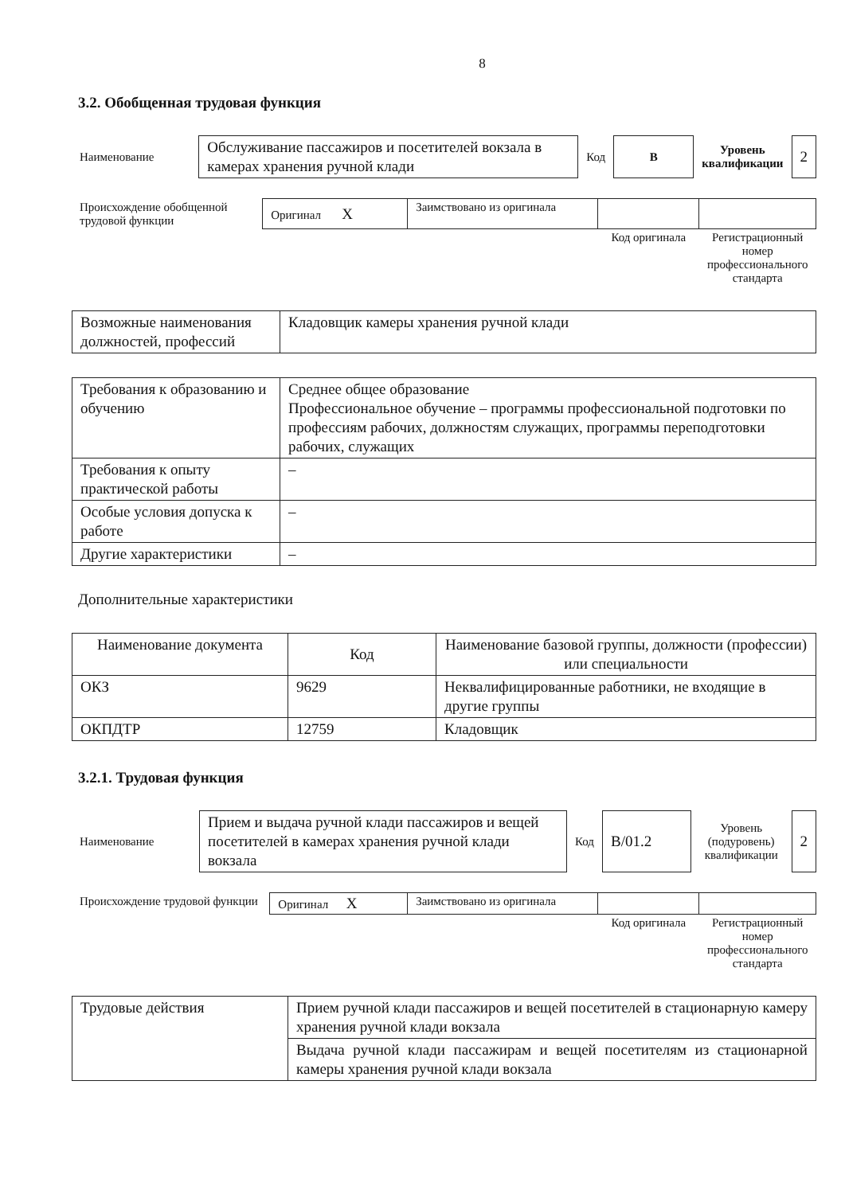8
3.2. Обобщенная трудовая функция
| Наименование | Обслуживание пассажиров и посетителей вокзала в камерах хранения ручной клади | Код | В | Уровень квалификации | 2 |
| Происхождение обобщенной трудовой функции | Оригинал X | Заимствовано из оригинала | | |
| | | | Код оригинала | Регистрационный номер профессионального стандарта |
| Возможные наименования должностей, профессий | Кладовщик камеры хранения ручной клади |
| Требования к образованию и обучению | Среднее общее образование Профессиональное обучение – программы профессиональной подготовки по профессиям рабочих, должностям служащих, программы переподготовки рабочих, служащих |
| Требования к опыту практической работы | – |
| Особые условия допуска к работе | – |
| Другие характеристики | – |
Дополнительные характеристики
| Наименование документа | Код | Наименование базовой группы, должности (профессии) или специальности |
| --- | --- | --- |
| ОКЗ | 9629 | Неквалифицированные работники, не входящие в другие группы |
| ОКПДТР | 12759 | Кладовщик |
3.2.1. Трудовая функция
| Наименование | Прием и выдача ручной клади пассажиров и вещей посетителей в камерах хранения ручной клади вокзала | Код | B/01.2 | Уровень (подуровень) квалификации | 2 |
| Происхождение трудовой функции | Оригинал X | Заимствовано из оригинала | | |
| | | | Код оригинала | Регистрационный номер профессионального стандарта |
| Трудовые действия | Прием ручной клади пассажиров и вещей посетителей в стационарную камеру хранения ручной клади вокзала |
| | Выдача ручной клади пассажирам и вещей посетителям из стационарной камеры хранения ручной клади вокзала |